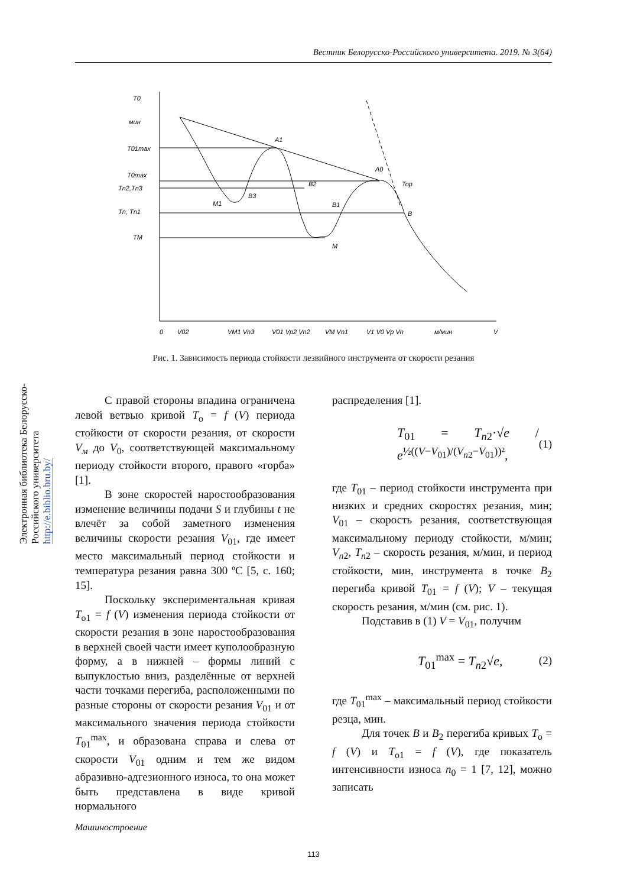Вестник Белорусско-Российского университета. 2019. № 3(64)
Электронная библиотека Белорусско-Российского университета
http://e.biblio.bru.by/
T0
мин
T01max
T0max
Tn2,Tn3
Tn, Tn1
TM
A1
A0
B2
B3
M1
B1
M
Top
B
0
V02
VM1 Vn3
V01 Vp2 Vn2
VM Vn1
V1 V0 Vp Vn
м/мин
V
Рис. 1. Зависимость периода стойкости лезвийного инструмента от скорости резания
С правой стороны впадина ограничена левой ветвью кривой T<sub>о</sub> = f (V) периода стойкости от скорости резания, от скорости V<sub>м</sub> до V<sub>0</sub>, соответствующей максимальному периоду стойкости второго, правого «горба» [1].
В зоне скоростей наростообразования изменение величины подачи S и глубины t не влечёт за собой заметного изменения величины скорости резания V<sub>01</sub>, где имеет место максимальный период стойкости и температура резания равна 300 ºС [5, с. 160; 15].
Поскольку экспериментальная кривая T<sub>о1</sub> = f (V) изменения периода стойкости от скорости резания в зоне наростообразования в верхней своей части имеет куполообразную форму, а в нижней – формы линий с выпуклостью вниз, разделённые от верхней части точками перегиба, расположенными по разные стороны от скорости резания V<sub>01</sub> и от максимального значения периода стойкости T<sub>01</sub><sup>max</sup>, и образована справа и слева от скорости V<sub>01</sub> одним и тем же видом абразивно-адгезионного износа, то она может быть представлена в виде кривой нормального
распределения [1].
T<sub>01</sub> = T<sub>n2</sub>·√e / e<sup>½((V−V<sub>01</sub>)/(V<sub>n2</sub>−V<sub>01</sub>))²</sup>, (1)
где T<sub>01</sub> – период стойкости инструмента при низких и средних скоростях резания, мин; V<sub>01</sub> – скорость резания, соответствующая максимальному периоду стойкости, м/мин; V<sub>n2</sub>, T<sub>n2</sub> – скорость резания, м/мин, и период стойкости, мин, инструмента в точке B<sub>2</sub> перегиба кривой T<sub>01</sub> = f (V); V – текущая скорость резания, м/мин (см. рис. 1).
Подставив в (1) V = V<sub>01</sub>, получим
T<sub>01</sub><sup>max</sup> = T<sub>n2</sub>√e, (2)
где T<sub>01</sub><sup>max</sup> – максимальный период стойкости резца, мин.
Для точек B и B<sub>2</sub> перегиба кривых T<sub>о</sub> = f (V) и T<sub>о1</sub> = f (V), где показатель интенсивности износа n<sub>0</sub> = 1 [7, 12], можно записать
Машиностроение
113